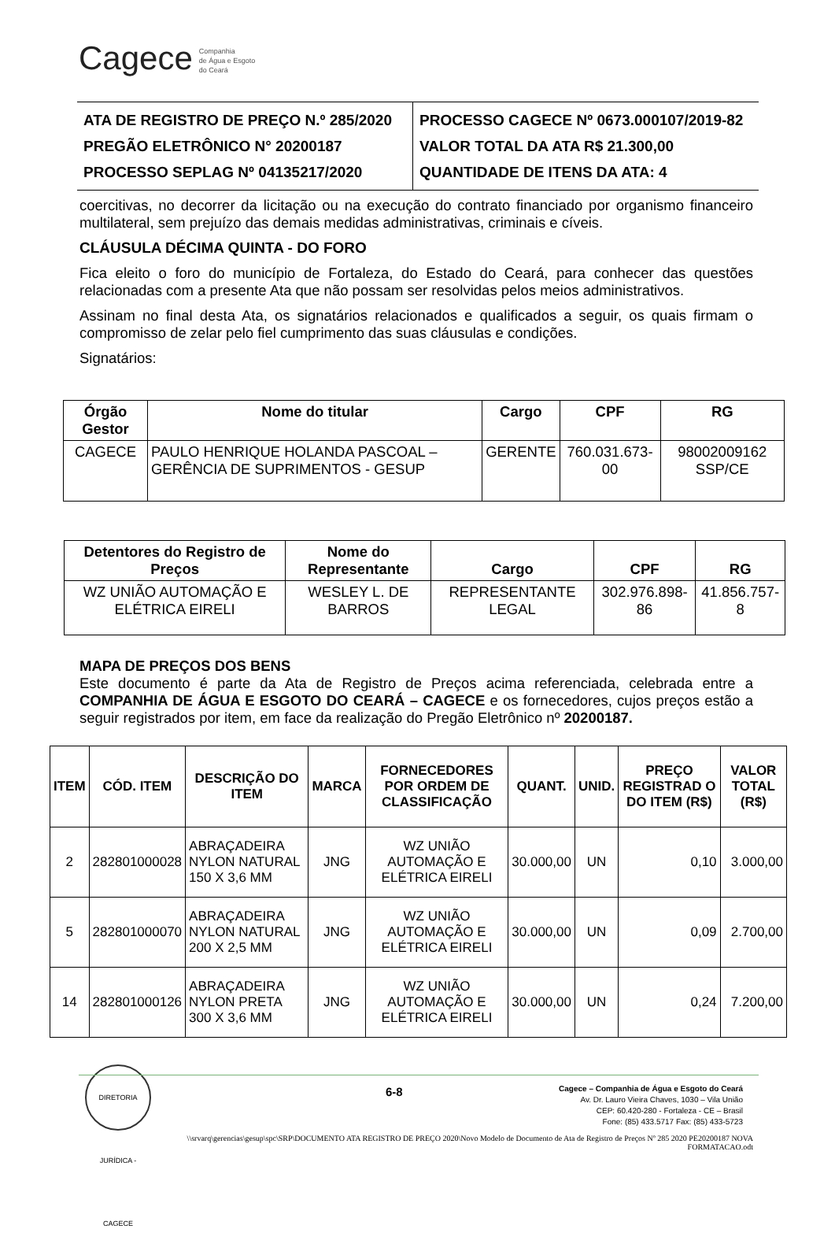Cagece Companhia
de Água e Esgoto
do Ceará
ATA DE REGISTRO DE PREÇO N.º 285/2020
PREGÃO ELETRÔNICO N° 20200187
PROCESSO SEPLAG Nº 04135217/2020
PROCESSO CAGECE Nº 0673.000107/2019-82
VALOR TOTAL DA ATA R$ 21.300,00
QUANTIDADE DE ITENS DA ATA: 4
coercitivas, no decorrer da licitação ou na execução do contrato financiado por organismo financeiro multilateral, sem prejuízo das demais medidas administrativas, criminais e cíveis.
CLÁUSULA DÉCIMA QUINTA - DO FORO
Fica eleito o foro do município de Fortaleza, do Estado do Ceará, para conhecer das questões relacionadas com a presente Ata que não possam ser resolvidas pelos meios administrativos.
Assinam no final desta Ata, os signatários relacionados e qualificados a seguir, os quais firmam o compromisso de zelar pelo fiel cumprimento das suas cláusulas e condições.
Signatários:
| Órgão Gestor | Nome do titular | Cargo | CPF | RG |
| --- | --- | --- | --- | --- |
| CAGECE | PAULO HENRIQUE HOLANDA PASCOAL – GERÊNCIA DE SUPRIMENTOS - GESUP | GERENTE | 760.031.673-00 | 98002009162 SSP/CE |
| Detentores do Registro de Preços | Nome do Representante | Cargo | CPF | RG |
| --- | --- | --- | --- | --- |
| WZ UNIÃO AUTOMAÇÃO E ELÉTRICA EIRELI | WESLEY L. DE BARROS | REPRESENTANTE LEGAL | 302.976.898-86 | 41.856.757-8 |
MAPA DE PREÇOS DOS BENS
Este documento é parte da Ata de Registro de Preços acima referenciada, celebrada entre a COMPANHIA DE ÁGUA E ESGOTO DO CEARÁ – CAGECE e os fornecedores, cujos preços estão a seguir registrados por item, em face da realização do Pregão Eletrônico nº 20200187.
| ITEM | CÓD. ITEM | DESCRIÇÃO DO ITEM | MARCA | FORNECEDORES POR ORDEM DE CLASSIFICAÇÃO | QUANT. | UNID. | PREÇO REGISTRAD O DO ITEM (R$) | VALOR TOTAL (R$) |
| --- | --- | --- | --- | --- | --- | --- | --- | --- |
| 2 | 282801000028 | ABRAÇADEIRA NYLON NATURAL 150 X 3,6 MM | JNG | WZ UNIÃO AUTOMAÇÃO E ELÉTRICA EIRELI | 30.000,00 | UN | 0,10 | 3.000,00 |
| 5 | 282801000070 | ABRAÇADEIRA NYLON NATURAL 200 X 2,5 MM | JNG | WZ UNIÃO AUTOMAÇÃO E ELÉTRICA EIRELI | 30.000,00 | UN | 0,09 | 2.700,00 |
| 14 | 282801000126 | ABRAÇADEIRA NYLON PRETA 300 X 3,6 MM | JNG | WZ UNIÃO AUTOMAÇÃO E ELÉTRICA EIRELI | 30.000,00 | UN | 0,24 | 7.200,00 |
DIRETORIA JURÍDICA - CAGECE
6-8
Cagece – Companhia de Água e Esgoto do Ceará
Av. Dr. Lauro Vieira Chaves, 1030 – Vila União
CEP: 60.420-280 - Fortaleza - CE – Brasil
Fone: (85) 433.5717 Fax: (85) 433-5723
\\srvarq\gerencias\gesup\spc\SRP\DOCUMENTO ATA REGISTRO DE PREÇO 2020\Novo Modelo de Documento de Ata de Registro de Preços Nº 285 2020 PE20200187 NOVA FORMATACAO.odt